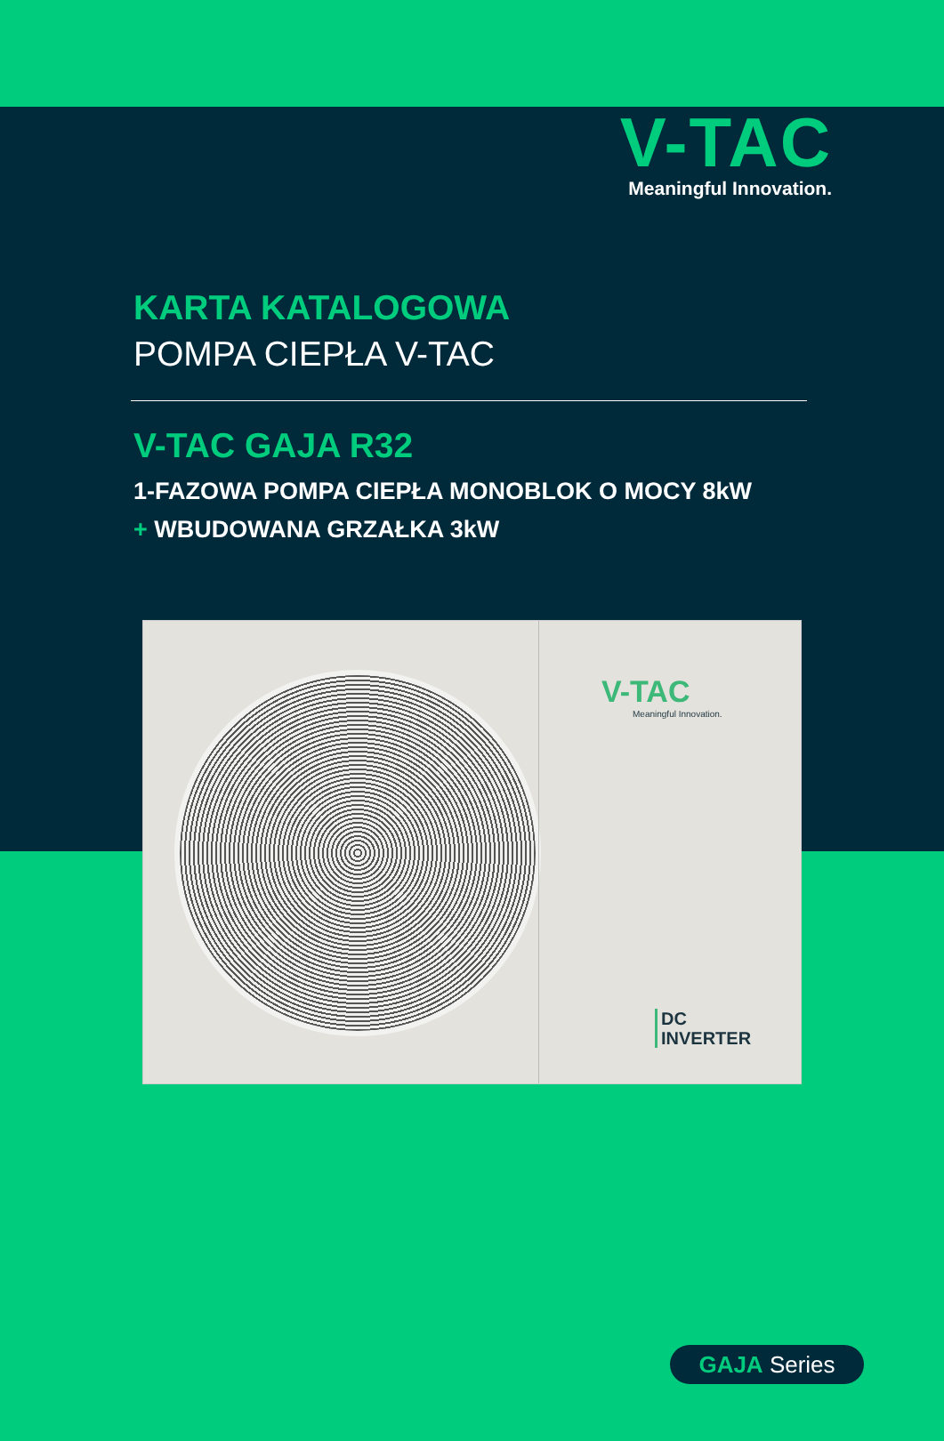V-TAC
Meaningful Innovation.
KARTA KATALOGOWA
POMPA CIEPŁA V-TAC
V-TAC GAJA R32
1-FAZOWA POMPA CIEPŁA MONOBLOK O MOCY 8kW
+ WBUDOWANA GRZAŁKA 3kW
V-TAC
Meaningful Innovation.
DC
INVERTER
GAJA Series